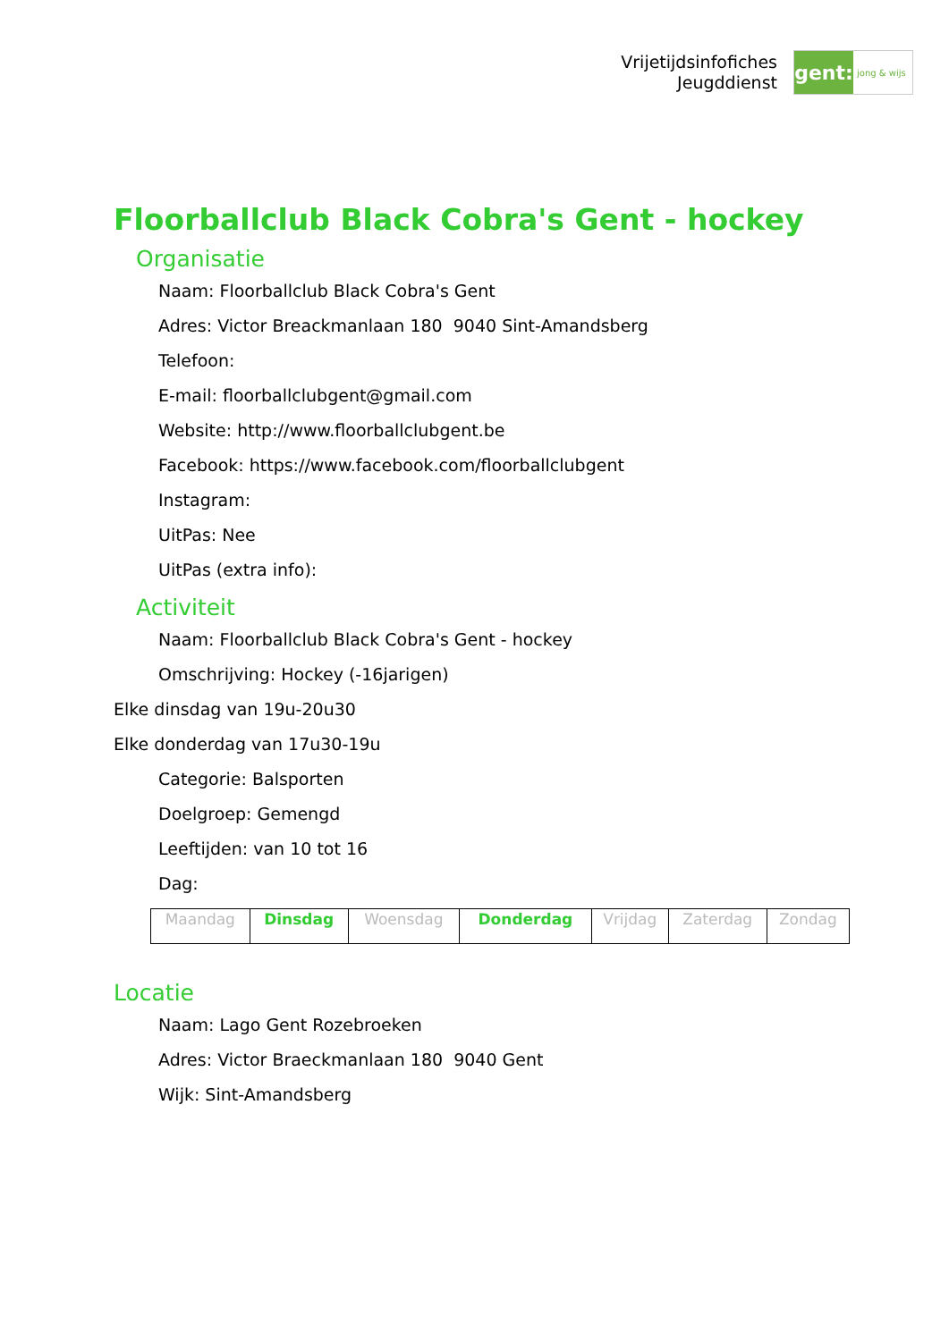Vrijetijdsinfofiches
Jeugddienst
gent:
jong & wijs
Floorballclub Black Cobra's Gent - hockey
Organisatie
Naam: Floorballclub Black Cobra's Gent
Adres: Victor Breackmanlaan 180 9040 Sint-Amandsberg
Telefoon:
E-mail: floorballclubgent@gmail.com
Website: http://www.floorballclubgent.be
Facebook: https://www.facebook.com/floorballclubgent
Instagram:
UitPas: Nee
UitPas (extra info):
Activiteit
Naam: Floorballclub Black Cobra's Gent - hockey
Omschrijving: Hockey (-16jarigen)
Elke dinsdag van 19u-20u30
Elke donderdag van 17u30-19u
Categorie: Balsporten
Doelgroep: Gemengd
Leeftijden: van 10 tot 16
Dag:
| Maandag | Dinsdag | Woensdag | Donderdag | Vrijdag | Zaterdag | Zondag |
Locatie
Naam: Lago Gent Rozebroeken
Adres: Victor Braeckmanlaan 180 9040 Gent
Wijk: Sint-Amandsberg